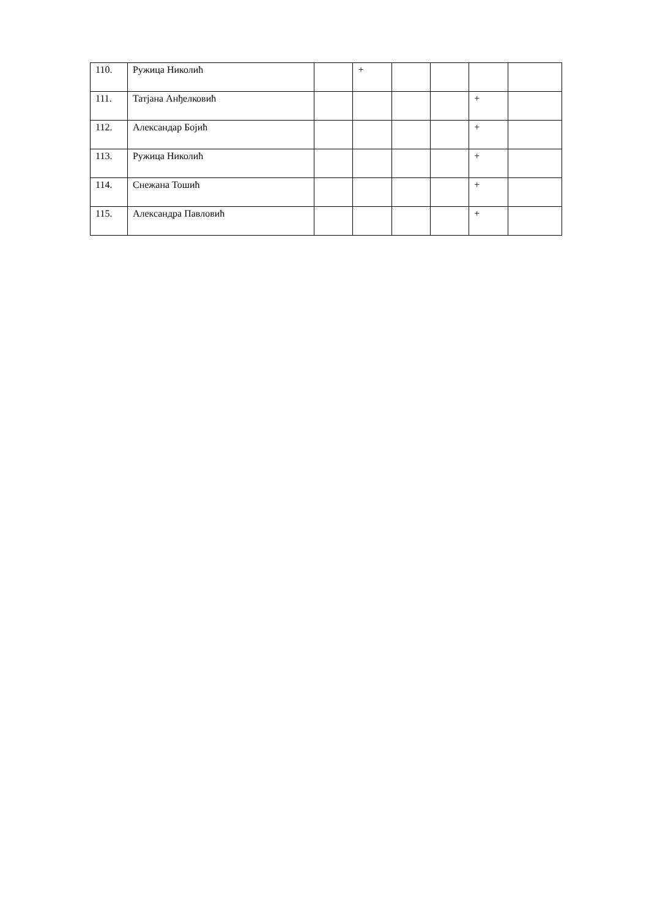| 110. | Ружица Николић | | + | | | | |
| 111. | Татјана Анђелковић | | | | | + | |
| 112. | Александар Бојић | | | | | + | |
| 113. | Ружица Николић | | | | | + | |
| 114. | Снежана Тошић | | | | | + | |
| 115. | Александра Павловић | | | | | + | |